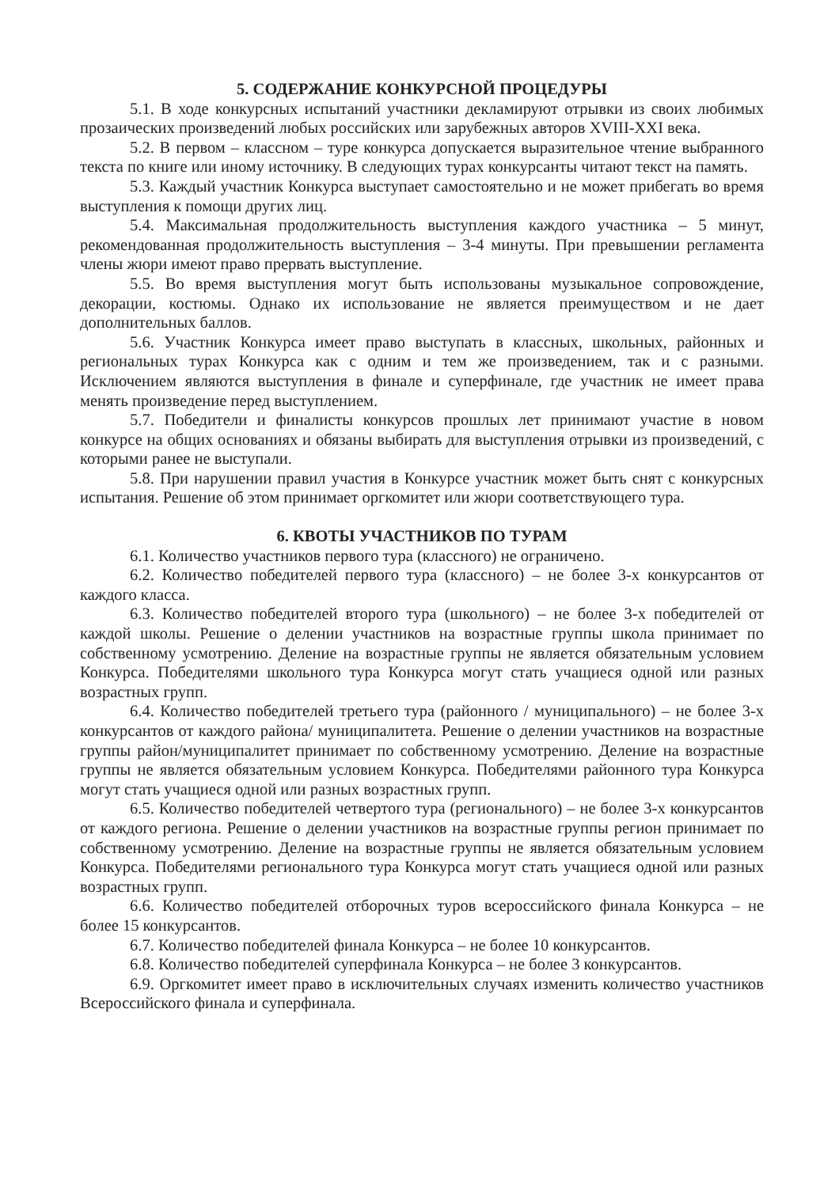5. СОДЕРЖАНИЕ КОНКУРСНОЙ ПРОЦЕДУРЫ
5.1. В ходе конкурсных испытаний участники декламируют отрывки из своих любимых прозаических произведений любых российских или зарубежных авторов XVIII-XXI века.
5.2. В первом – классном – туре конкурса допускается выразительное чтение выбранного текста по книге или иному источнику. В следующих турах конкурсанты читают текст на память.
5.3. Каждый участник Конкурса выступает самостоятельно и не может прибегать во время выступления к помощи других лиц.
5.4. Максимальная продолжительность выступления каждого участника – 5 минут, рекомендованная продолжительность выступления – 3-4 минуты. При превышении регламента члены жюри имеют право прервать выступление.
5.5. Во время выступления могут быть использованы музыкальное сопровождение, декорации, костюмы. Однако их использование не является преимуществом и не дает дополнительных баллов.
5.6. Участник Конкурса имеет право выступать в классных, школьных, районных и региональных турах Конкурса как с одним и тем же произведением, так и с разными. Исключением являются выступления в финале и суперфинале, где участник не имеет права менять произведение перед выступлением.
5.7. Победители и финалисты конкурсов прошлых лет принимают участие в новом конкурсе на общих основаниях и обязаны выбирать для выступления отрывки из произведений, с которыми ранее не выступали.
5.8. При нарушении правил участия в Конкурсе участник может быть снят с конкурсных испытания. Решение об этом принимает оргкомитет или жюри соответствующего тура.
6. КВОТЫ УЧАСТНИКОВ ПО ТУРАМ
6.1. Количество участников первого тура (классного) не ограничено.
6.2. Количество победителей первого тура (классного) – не более 3-х конкурсантов от каждого класса.
6.3. Количество победителей второго тура (школьного) – не более 3-х победителей от каждой школы. Решение о делении участников на возрастные группы школа принимает по собственному усмотрению. Деление на возрастные группы не является обязательным условием Конкурса. Победителями школьного тура Конкурса могут стать учащиеся одной или разных возрастных групп.
6.4. Количество победителей третьего тура (районного / муниципального) – не более 3-х конкурсантов от каждого района/ муниципалитета. Решение о делении участников на возрастные группы район/муниципалитет принимает по собственному усмотрению. Деление на возрастные группы не является обязательным условием Конкурса. Победителями районного тура Конкурса могут стать учащиеся одной или разных возрастных групп.
6.5. Количество победителей четвертого тура (регионального) – не более 3-х конкурсантов от каждого региона. Решение о делении участников на возрастные группы регион принимает по собственному усмотрению. Деление на возрастные группы не является обязательным условием Конкурса. Победителями регионального тура Конкурса могут стать учащиеся одной или разных возрастных групп.
6.6. Количество победителей отборочных туров всероссийского финала Конкурса – не более 15 конкурсантов.
6.7. Количество победителей финала Конкурса – не более 10 конкурсантов.
6.8. Количество победителей суперфинала Конкурса – не более 3 конкурсантов.
6.9. Оргкомитет имеет право в исключительных случаях изменить количество участников Всероссийского финала и суперфинала.